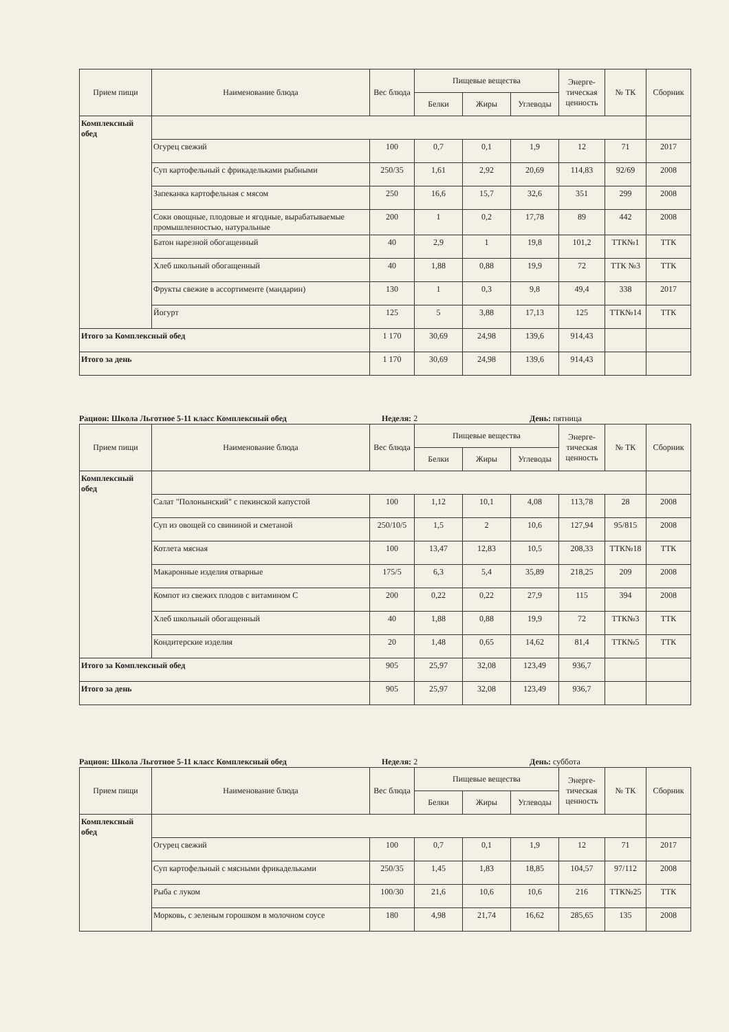| Прием пищи | Наименование блюда | Вес блюда | Пищевые вещества | | | Энерге-тическая ценность | № ТК | Сборник |
| --- | --- | --- | --- | --- | --- | --- | --- | --- |
| | | | Белки | Жиры | Углеводы | | | |
| Комплексный обед | | | | | | | | |
| | Огурец свежий | 100 | 0,7 | 0,1 | 1,9 | 12 | 71 | 2017 |
| | Суп картофельный с фрикадельками рыбными | 250/35 | 1,61 | 2,92 | 20,69 | 114,83 | 92/69 | 2008 |
| | Запеканка картофельная с мясом | 250 | 16,6 | 15,7 | 32,6 | 351 | 299 | 2008 |
| | Соки овощные, плодовые и ягодные, вырабатываемые промышленностью, натуральные | 200 | 1 | 0,2 | 17,78 | 89 | 442 | 2008 |
| | Батон нарезной обогащенный | 40 | 2,9 | 1 | 19,8 | 101,2 | ТТК№1 | ТТК |
| | Хлеб школьный обогащенный | 40 | 1,88 | 0,88 | 19,9 | 72 | ТТК №3 | ТТК |
| | Фрукты свежие в ассортименте (мандарин) | 130 | 1 | 0,3 | 9,8 | 49,4 | 338 | 2017 |
| | Йогурт | 125 | 5 | 3,88 | 17,13 | 125 | ТТК№14 | ТТК |
| Итого за Комплексный обед | | 1 170 | 30,69 | 24,98 | 139,6 | 914,43 | | |
| Итого за день | | 1 170 | 30,69 | 24,98 | 139,6 | 914,43 | | |
Рацион: Школа Льготное 5-11 класс Комплексный обед Неделя: 2 День: пятница
| Прием пищи | Наименование блюда | Вес блюда | Пищевые вещества | | | Энерге-тическая ценность | № ТК | Сборник |
| --- | --- | --- | --- | --- | --- | --- | --- | --- |
| | | | Белки | Жиры | Углеводы | | | |
| Комплексный обед | | | | | | | | |
| | Салат "Полонынский" с пекинской капустой | 100 | 1,12 | 10,1 | 4,08 | 113,78 | 28 | 2008 |
| | Суп из овощей со свининой и сметаной | 250/10/5 | 1,5 | 2 | 10,6 | 127,94 | 95/815 | 2008 |
| | Котлета мясная | 100 | 13,47 | 12,83 | 10,5 | 208,33 | ТТК№18 | ТТК |
| | Макаронные изделия отварные | 175/5 | 6,3 | 5,4 | 35,89 | 218,25 | 209 | 2008 |
| | Компот из свежих плодов с витамином С | 200 | 0,22 | 0,22 | 27,9 | 115 | 394 | 2008 |
| | Хлеб школьный обогащенный | 40 | 1,88 | 0,88 | 19,9 | 72 | ТТК№3 | ТТК |
| | Кондитерские изделия | 20 | 1,48 | 0,65 | 14,62 | 81,4 | ТТК№5 | ТТК |
| Итого за Комплексный обед | | 905 | 25,97 | 32,08 | 123,49 | 936,7 | | |
| Итого за день | | 905 | 25,97 | 32,08 | 123,49 | 936,7 | | |
Рацион: Школа Льготное 5-11 класс Комплексный обед Неделя: 2 День: суббота
| Прием пищи | Наименование блюда | Вес блюда | Пищевые вещества | | | Энерге-тическая ценность | № ТК | Сборник |
| --- | --- | --- | --- | --- | --- | --- | --- | --- |
| | | | Белки | Жиры | Углеводы | | | |
| Комплексный обед | | | | | | | | |
| | Огурец свежий | 100 | 0,7 | 0,1 | 1,9 | 12 | 71 | 2017 |
| | Суп картофельный с мясными фрикадельками | 250/35 | 1,45 | 1,83 | 18,85 | 104,57 | 97/112 | 2008 |
| | Рыба с луком | 100/30 | 21,6 | 10,6 | 10,6 | 216 | ТТК№25 | ТТК |
| | Морковь, с зеленым горошком в молочном соусе | 180 | 4,98 | 21,74 | 16,62 | 285,65 | 135 | 2008 |